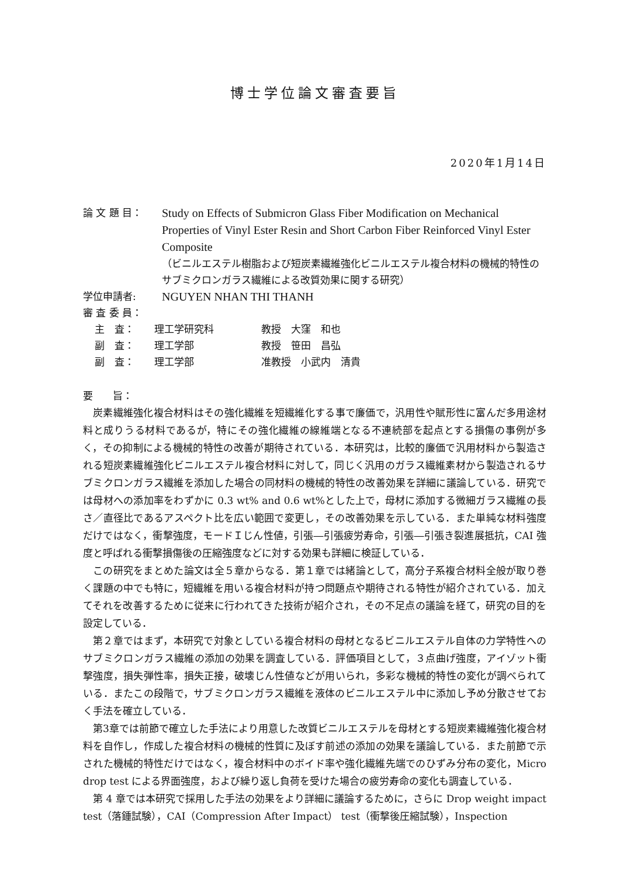博士学位論文審査要旨
2020年1月14日
論 文 題 目：
Study on Effects of Submicron Glass Fiber Modification on Mechanical Properties of Vinyl Ester Resin and Short Carbon Fiber Reinforced Vinyl Ester Composite
（ビニルエステル樹脂および短炭素繊維強化ビニルエステル複合材料の機械的特性のサブミクロンガラス繊維による改質効果に関する研究）
学位申請者:
NGUYEN NHAN THI THANH
審 査 委 員：
主　査： 理工学研究科 教授　大窪　和也
副　査： 理工学部 教授　笹田　昌弘
副　査： 理工学部 准教授　小武内　清貴
要　　旨：
炭素繊維強化複合材料はその強化繊維を短繊維化する事で廉価で，汎用性や賦形性に富んだ多用途材料と成りうる材料であるが，特にその強化繊維の線維端となる不連続部を起点とする損傷の事例が多く，その抑制による機械的特性の改善が期待されている．本研究は，比較的廉価で汎用材料から製造される短炭素繊維強化ビニルエステル複合材料に対して，同じく汎用のガラス繊維素材から製造されるサブミクロンガラス繊維を添加した場合の同材料の機械的特性の改善効果を詳細に議論している．研究では母材への添加率をわずかに 0.3 wt% and 0.6 wt%とした上で，母材に添加する微細ガラス繊維の長さ／直径比であるアスペクト比を広い範囲で変更し，その改善効果を示している．また単純な材料強度だけではなく，衝撃強度，モードＩじん性値，引張―引張疲労寿命，引張―引張き裂進展抵抗，CAI 強度と呼ばれる衝撃損傷後の圧縮強度などに対する効果も詳細に検証している．
この研究をまとめた論文は全５章からなる．第１章では緒論として，高分子系複合材料全般が取り巻く課題の中でも特に，短繊維を用いる複合材料が持つ問題点や期待される特性が紹介されている．加えてそれを改善するために従来に行われてきた技術が紹介され，その不足点の議論を経て，研究の目的を設定している．
第２章ではまず，本研究で対象としている複合材料の母材となるビニルエステル自体の力学特性へのサブミクロンガラス繊維の添加の効果を調査している．評価項目として，３点曲げ強度，アイゾット衝撃強度，損失弾性率，損失正接，破壊じん性値などが用いられ，多彩な機械的特性の変化が調べられている．またこの段階で，サブミクロンガラス繊維を液体のビニルエステル中に添加し予め分散させておく手法を確立している．
第3章では前節で確立した手法により用意した改質ビニルエステルを母材とする短炭素繊維強化複合材料を自作し，作成した複合材料の機械的性質に及ぼす前述の添加の効果を議論している．また前節で示された機械的特性だけではなく，複合材料中のボイド率や強化繊維先端でのひずみ分布の変化，Micro drop test による界面強度，および繰り返し負荷を受けた場合の疲労寿命の変化も調査している．
第 4 章では本研究で採用した手法の効果をより詳細に議論するために，さらに Drop weight impact test（落錘試験），CAI（Compression After Impact） test（衝撃後圧縮試験），Inspection